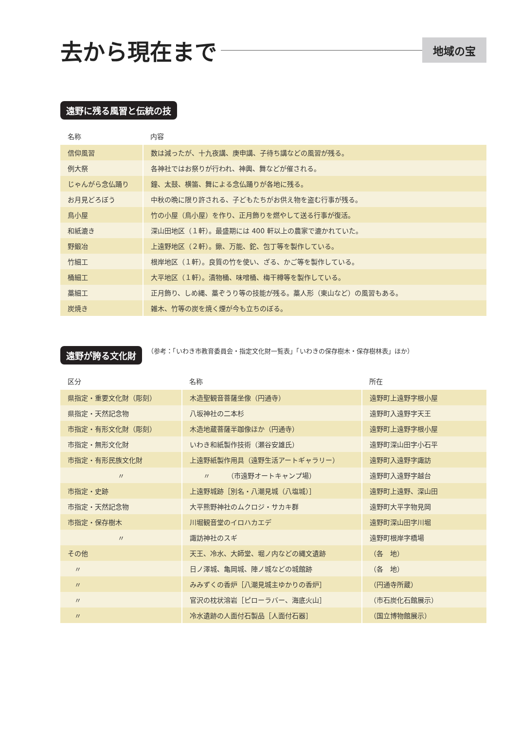去から現在まで
地域の宝
遠野に残る風習と伝統の技
| 名称 | 内容 |
| --- | --- |
| 信仰風習 | 数は減ったが、十九夜講、庚申講、子待ち講などの風習が残る。 |
| 例大祭 | 各神社ではお祭りが行われ、神輿、舞などが催される。 |
| じゃんがら念仏踊り | 鐘、太鼓、横笛、舞による念仏踊りが各地に残る。 |
| お月見どろぼう | 中秋の晩に限り許される、子どもたちがお供え物を盗む行事が残る。 |
| 鳥小屋 | 竹の小屋（鳥小屋）を作り、正月飾りを燃やして送る行事が復活。 |
| 和紙漉き | 深山田地区（１軒）。最盛期には 400 軒以上の農家で漉かれていた。 |
| 野鍛冶 | 上遠野地区（２軒）。鍬、万能、鉈、包丁等を製作している。 |
| 竹細工 | 根岸地区（１軒）。良質の竹を使い、ざる、かご等を製作している。 |
| 桶細工 | 大平地区（１軒）。漬物桶、味噌桶、梅干樽等を製作している。 |
| 藁細工 | 正月飾り、しめ縄、藁ぞうり等の技能が残る。藁人形（東山など）の風習もある。 |
| 炭焼き | 雑木、竹等の炭を焼く煙が今も立ちのぼる。 |
遠野が誇る文化財 （参考：「いわき市教育委員会・指定文化財一覧表」「いわきの保存樹木・保存樹林表」ほか）
| 区分 | 名称 | 所在 |
| --- | --- | --- |
| 県指定・重要文化財（彫刻） | 木造聖観音菩薩坐像（円通寺） | 遠野町上遠野字根小屋 |
| 県指定・天然記念物 | 八坂神社の二本杉 | 遠野町入遠野字天王 |
| 市指定・有形文化財（彫刻） | 木造地蔵菩薩半跏像ほか（円通寺） | 遠野町上遠野字根小屋 |
| 市指定・無形文化財 | いわき和紙製作技術（瀬谷安雄氏） | 遠野町深山田字小石平 |
| 市指定・有形民族文化財 | 上遠野紙製作用具（遠野生活アートギャラリー） | 遠野町入遠野字諏訪 |
| 〃 | 〃 （市遠野オートキャンプ場） | 遠野町入遠野字越台 |
| 市指定・史跡 | 上遠野城跡［別名・八潮見城（八塩城）］ | 遠野町上遠野、深山田 |
| 市指定・天然記念物 | 大平熊野神社のムクロジ・サカキ群 | 遠野町大平字物見岡 |
| 市指定・保存樹木 | 川堀観音堂のイロハカエデ | 遠野町深山田字川堀 |
| 〃 | 諏訪神社のスギ | 遠野町根岸字橋場 |
| その他 | 天王、冷水、大師堂、堀ノ内などの縄文遺跡 | （各 地） |
| 〃 | 日ノ澤城、亀岡城、陣ノ城などの城館跡 | （各 地） |
| 〃 | みみずくの香炉［八潮見城主ゆかりの香炉］ | （円通寺所蔵） |
| 〃 | 官沢の枕状溶岩［ピローラバー、海底火山］ | （市石炭化石館展示） |
| 〃 | 冷水遺跡の人面付石製品［人面付石器］ | （国立博物館展示） |